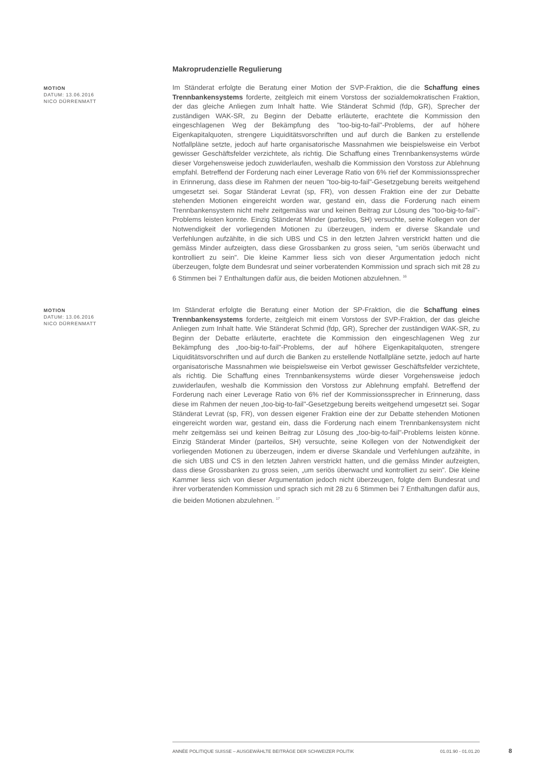Makroprudenzielle Regulierung
MOTION
DATUM: 13.06.2016
NICO DÜRRENMATT
Im Ständerat erfolgte die Beratung einer Motion der SVP-Fraktion, die die Schaffung eines Trennbankensystems forderte, zeitgleich mit einem Vorstoss der sozialdemokratischen Fraktion, der das gleiche Anliegen zum Inhalt hatte. Wie Ständerat Schmid (fdp, GR), Sprecher der zuständigen WAK-SR, zu Beginn der Debatte erläuterte, erachtete die Kommission den eingeschlagenen Weg der Bekämpfung des "too-big-to-fail"-Problems, der auf höhere Eigenkapitalquoten, strengere Liquiditätsvorschriften und auf durch die Banken zu erstellende Notfallpläne setzte, jedoch auf harte organisatorische Massnahmen wie beispielsweise ein Verbot gewisser Geschäftsfelder verzichtete, als richtig. Die Schaffung eines Trennbankensystems würde dieser Vorgehensweise jedoch zuwiderlaufen, weshalb die Kommission den Vorstoss zur Ablehnung empfahl. Betreffend der Forderung nach einer Leverage Ratio von 6% rief der Kommissionssprecher in Erinnerung, dass diese im Rahmen der neuen "too-big-to-fail"-Gesetzgebung bereits weitgehend umgesetzt sei. Sogar Ständerat Levrat (sp, FR), von dessen Fraktion eine der zur Debatte stehenden Motionen eingereicht worden war, gestand ein, dass die Forderung nach einem Trennbankensystem nicht mehr zeitgemäss war und keinen Beitrag zur Lösung des "too-big-to-fail"-Problems leisten konnte. Einzig Ständerat Minder (parteilos, SH) versuchte, seine Kollegen von der Notwendigkeit der vorliegenden Motionen zu überzeugen, indem er diverse Skandale und Verfehlungen aufzählte, in die sich UBS und CS in den letzten Jahren verstrickt hatten und die gemäss Minder aufzeigten, dass diese Grossbanken zu gross seien, "um seriös überwacht und kontrolliert zu sein". Die kleine Kammer liess sich von dieser Argumentation jedoch nicht überzeugen, folgte dem Bundesrat und seiner vorberatenden Kommission und sprach sich mit 28 zu 6 Stimmen bei 7 Enthaltungen dafür aus, die beiden Motionen abzulehnen. <sup>16</sup>
MOTION
DATUM: 13.06.2016
NICO DÜRRENMATT
Im Ständerat erfolgte die Beratung einer Motion der SP-Fraktion, die die Schaffung eines Trennbankensystems forderte, zeitgleich mit einem Vorstoss der SVP-Fraktion, der das gleiche Anliegen zum Inhalt hatte. Wie Ständerat Schmid (fdp, GR), Sprecher der zuständigen WAK-SR, zu Beginn der Debatte erläuterte, erachtete die Kommission den eingeschlagenen Weg zur Bekämpfung des „too-big-to-fail"-Problems, der auf höhere Eigenkapitalquoten, strengere Liquiditätsvorschriften und auf durch die Banken zu erstellende Notfallpläne setzte, jedoch auf harte organisatorische Massnahmen wie beispielsweise ein Verbot gewisser Geschäftsfelder verzichtete, als richtig. Die Schaffung eines Trennbankensystems würde dieser Vorgehensweise jedoch zuwiderlaufen, weshalb die Kommission den Vorstoss zur Ablehnung empfahl. Betreffend der Forderung nach einer Leverage Ratio von 6% rief der Kommissionssprecher in Erinnerung, dass diese im Rahmen der neuen „too-big-to-fail"-Gesetzgebung bereits weitgehend umgesetzt sei. Sogar Ständerat Levrat (sp, FR), von dessen eigener Fraktion eine der zur Debatte stehenden Motionen eingereicht worden war, gestand ein, dass die Forderung nach einem Trennbankensystem nicht mehr zeitgemäss sei und keinen Beitrag zur Lösung des „too-big-to-fail"-Problems leisten könne. Einzig Ständerat Minder (parteilos, SH) versuchte, seine Kollegen von der Notwendigkeit der vorliegenden Motionen zu überzeugen, indem er diverse Skandale und Verfehlungen aufzählte, in die sich UBS und CS in den letzten Jahren verstrickt hatten, und die gemäss Minder aufzeigten, dass diese Grossbanken zu gross seien, „um seriös überwacht und kontrolliert zu sein". Die kleine Kammer liess sich von dieser Argumentation jedoch nicht überzeugen, folgte dem Bundesrat und ihrer vorberatenden Kommission und sprach sich mit 28 zu 6 Stimmen bei 7 Enthaltungen dafür aus, die beiden Motionen abzulehnen. <sup>17</sup>
ANNÉE POLITIQUE SUISSE – AUSGEWÄHLTE BEITRÄGE DER SCHWEIZER POLITIK 01.01.90 - 01.01.20
8